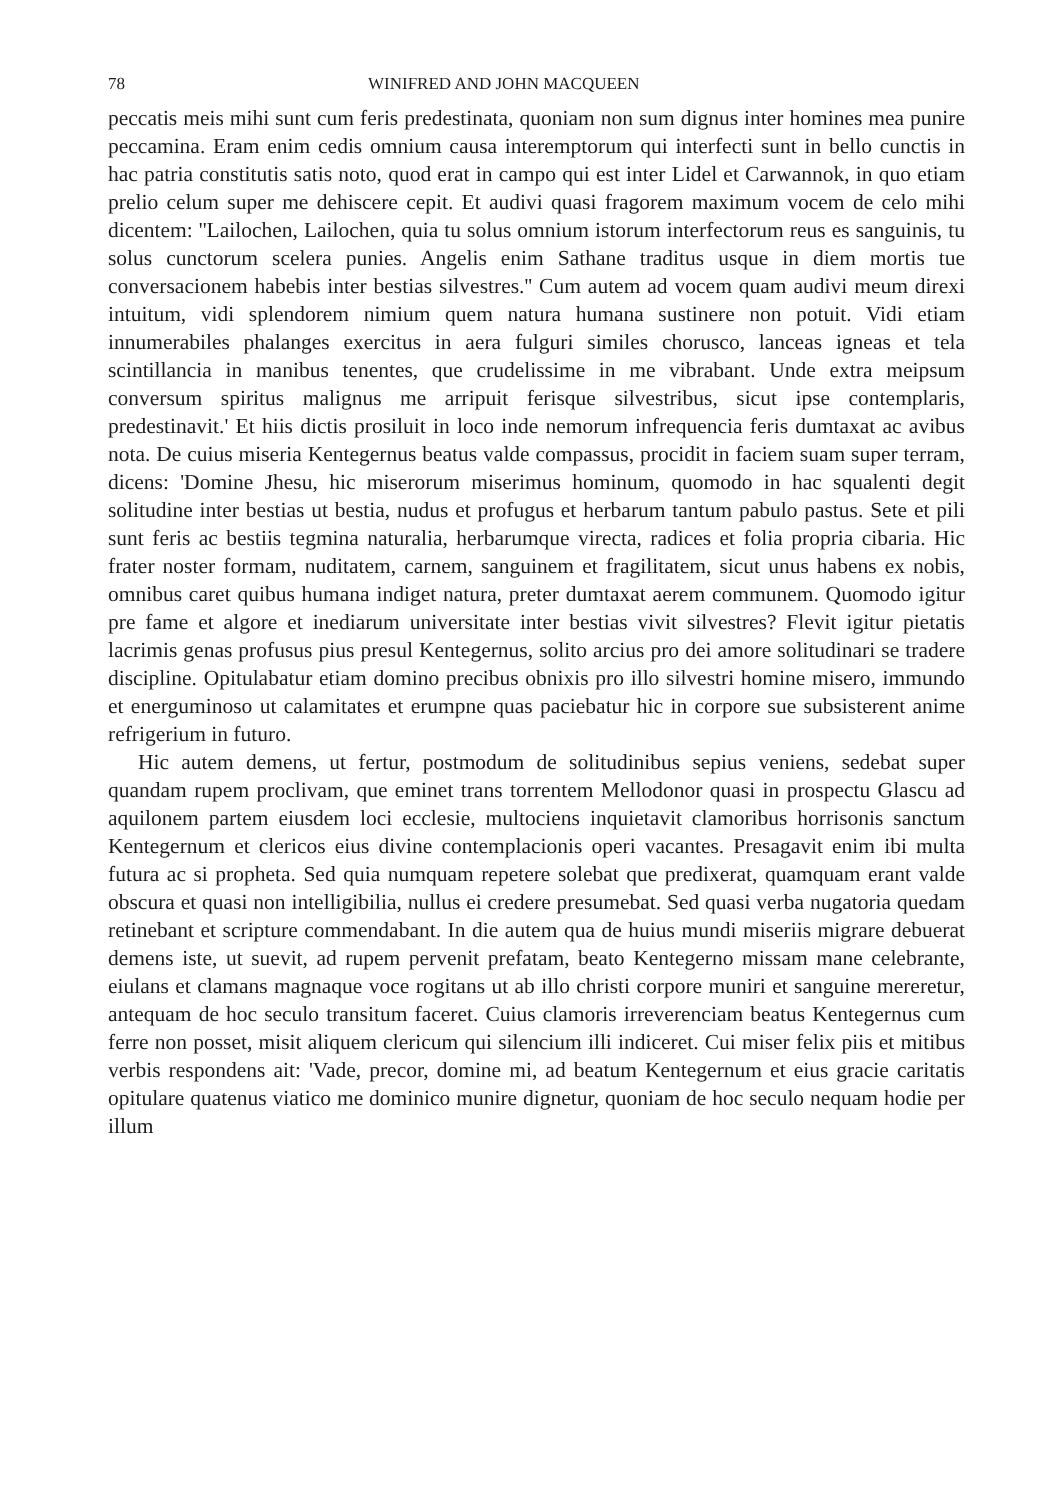78 WINIFRED AND JOHN MACQUEEN
peccatis meis mihi sunt cum feris predestinata, quoniam non sum dignus inter homines mea punire peccamina. Eram enim cedis omnium causa interemptorum qui interfecti sunt in bello cunctis in hac patria constitutis satis noto, quod erat in campo qui est inter Lidel et Carwannok, in quo etiam prelio celum super me dehiscere cepit. Et audivi quasi fragorem maximum vocem de celo mihi dicentem: ''Lailochen, Lailochen, quia tu solus omnium istorum interfectorum reus es sanguinis, tu solus cunctorum scelera punies. Angelis enim Sathane traditus usque in diem mortis tue conversacionem habebis inter bestias silvestres.'' Cum autem ad vocem quam audivi meum direxi intuitum, vidi splendorem nimium quem natura humana sustinere non potuit. Vidi etiam innumerabiles phalanges exercitus in aera fulguri similes chorusco, lanceas igneas et tela scintillancia in manibus tenentes, que crudelissime in me vibrabant. Unde extra meipsum conversum spiritus malignus me arripuit ferisque silvestribus, sicut ipse contemplaris, predestinavit.' Et hiis dictis prosiluit in loco inde nemorum infrequencia feris dumtaxat ac avibus nota. De cuius miseria Kentegernus beatus valde compassus, procidit in faciem suam super terram, dicens: 'Domine Jhesu, hic miserorum miserimus hominum, quomodo in hac squalenti degit solitudine inter bestias ut bestia, nudus et profugus et herbarum tantum pabulo pastus. Sete et pili sunt feris ac bestiis tegmina naturalia, herbarumque virecta, radices et folia propria cibaria. Hic frater noster formam, nuditatem, carnem, sanguinem et fragilitatem, sicut unus habens ex nobis, omnibus caret quibus humana indiget natura, preter dumtaxat aerem communem. Quomodo igitur pre fame et algore et inediarum universitate inter bestias vivit silvestres? Flevit igitur pietatis lacrimis genas profusus pius presul Kentegernus, solito arcius pro dei amore solitudinari se tradere discipline. Opitulabatur etiam domino precibus obnixis pro illo silvestri homine misero, immundo et energuminoso ut calamitates et erumpne quas paciebatur hic in corpore sue subsisterent anime refrigerium in futuro.
Hic autem demens, ut fertur, postmodum de solitudinibus sepius veniens, sedebat super quandam rupem proclivam, que eminet trans torrentem Mellodonor quasi in prospectu Glascu ad aquilonem partem eiusdem loci ecclesie, multociens inquietavit clamoribus horrisonis sanctum Kentegernum et clericos eius divine contemplacionis operi vacantes. Presagavit enim ibi multa futura ac si propheta. Sed quia numquam repetere solebat que predixerat, quamquam erant valde obscura et quasi non intelligibilia, nullus ei credere presumebat. Sed quasi verba nugatoria quedam retinebant et scripture commendabant. In die autem qua de huius mundi miseriis migrare debuerat demens iste, ut suevit, ad rupem pervenit prefatam, beato Kentegerno missam mane celebrante, eiulans et clamans magnaque voce rogitans ut ab illo christi corpore muniri et sanguine mereretur, antequam de hoc seculo transitum faceret. Cuius clamoris irreverenciam beatus Kentegernus cum ferre non posset, misit aliquem clericum qui silencium illi indiceret. Cui miser felix piis et mitibus verbis respondens ait: 'Vade, precor, domine mi, ad beatum Kentegernum et eius gracie caritatis opitulare quatenus viatico me dominico munire dignetur, quoniam de hoc seculo nequam hodie per illum